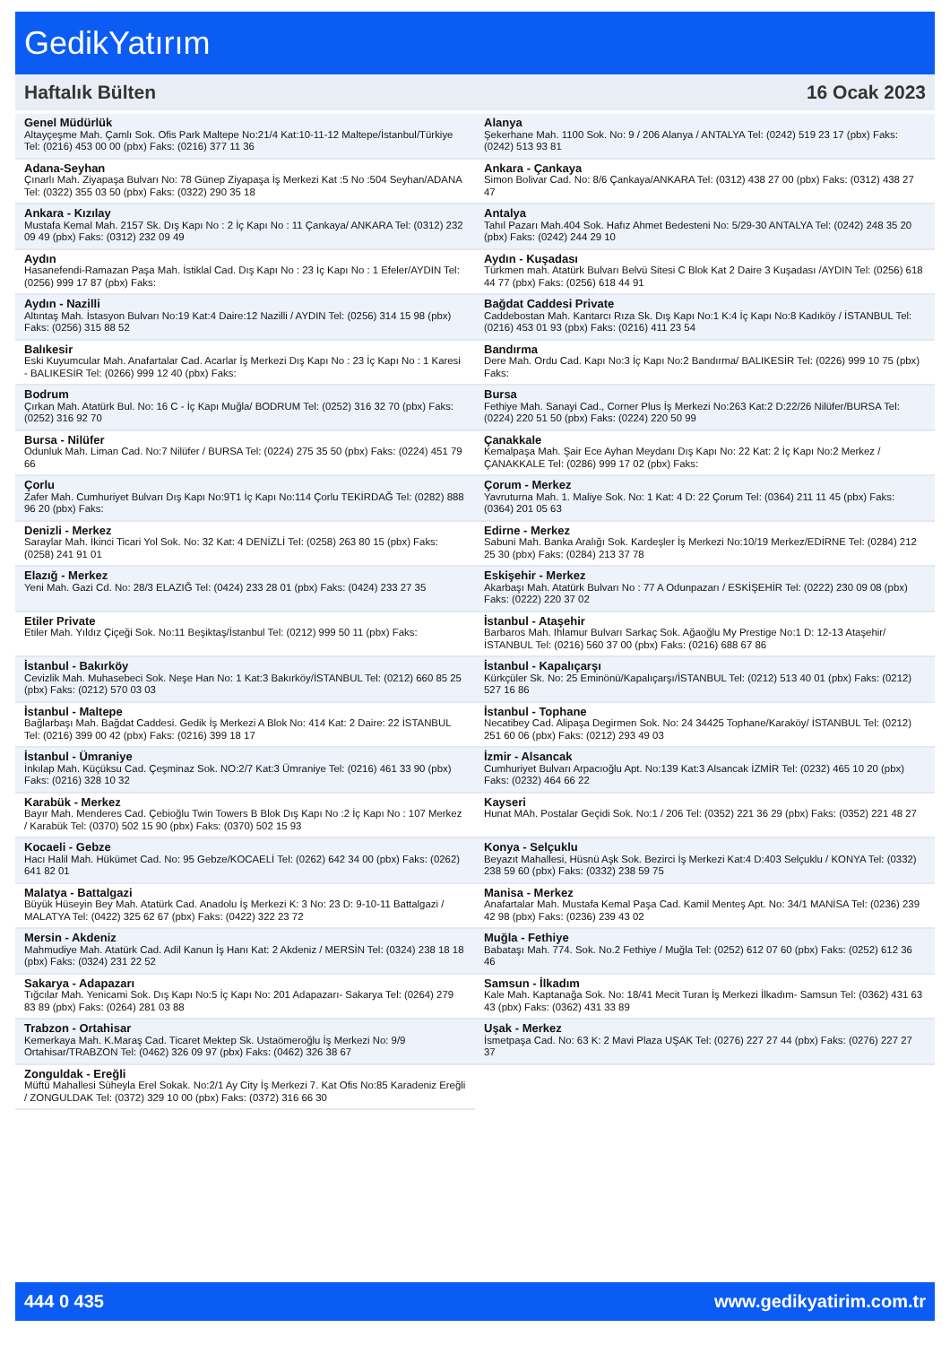GedikYatırım
Haftalık Bülten 16 Ocak 2023
| Genel Müdürlük Altayçeşme Mah. Çamlı Sok. Ofis Park Maltepe No:21/4 Kat:10-11-12 Maltepe/İstanbul/Türkiye Tel: (0216) 453 00 00 (pbx) Faks: (0216) 377 11 36 | Alanya Şekerhane Mah. 1100 Sok. No: 9 / 206 Alanya / ANTALYA Tel: (0242) 519 23 17 (pbx) Faks: (0242) 513 93 81 |
| Adana-Seyhan Çınarlı Mah. Ziyapaşa Bulvarı No: 78 Günep Ziyapaşa İş Merkezi Kat :5 No :504 Seyhan/ADANA Tel: (0322) 355 03 50 (pbx) Faks: (0322) 290 35 18 | Ankara - Çankaya Simon Bolivar Cad. No: 8/6 Çankaya/ANKARA Tel: (0312) 438 27 00 (pbx) Faks: (0312) 438 27 47 |
| Ankara - Kızılay Mustafa Kemal Mah. 2157 Sk. Dış Kapı No : 2 İç Kapı No : 11 Çankaya/ ANKARA Tel: (0312) 232 09 49 (pbx) Faks: (0312) 232 09 49 | Antalya Tahıl Pazarı Mah.404 Sok. Hafız Ahmet Bedesteni No: 5/29-30 ANTALYA Tel: (0242) 248 35 20 (pbx) Faks: (0242) 244 29 10 |
| Aydın Hasanefendi-Ramazan Paşa Mah. İstiklal Cad. Dış Kapı No : 23 İç Kapı No : 1 Efeler/AYDIN Tel: (0256) 999 17 87 (pbx) Faks: | Aydın - Kuşadası Türkmen mah. Atatürk Bulvarı Belvü Sitesi C Blok Kat 2 Daire 3 Kuşadası /AYDIN Tel: (0256) 618 44 77 (pbx) Faks: (0256) 618 44 91 |
| Aydın - Nazilli Altıntaş Mah. İstasyon Bulvarı No:19 Kat:4 Daire:12 Nazilli / AYDIN Tel: (0256) 314 15 98 (pbx) Faks: (0256) 315 88 52 | Bağdat Caddesi Private Caddebostan Mah. Kantarcı Rıza Sk. Dış Kapı No:1 K:4 İç Kapı No:8 Kadıköy / İSTANBUL Tel: (0216) 453 01 93 (pbx) Faks: (0216) 411 23 54 |
| Balıkesir Eski Kuyumcular Mah. Anafartalar Cad. Acarlar İş Merkezi Dış Kapı No : 23 İç Kapı No : 1 Karesi - BALIKESİR Tel: (0266) 999 12 40 (pbx) Faks: | Bandırma Dere Mah. Ordu Cad. Kapı No:3 İç Kapı No:2 Bandırma/ BALIKESİR Tel: (0226) 999 10 75 (pbx) Faks: |
| Bodrum Çırkan Mah. Atatürk Bul. No: 16 C - İç Kapı Muğla/ BODRUM Tel: (0252) 316 32 70 (pbx) Faks: (0252) 316 92 70 | Bursa Fethiye Mah. Sanayi Cad., Corner Plus İş Merkezi No:263 Kat:2 D:22/26 Nilüfer/BURSA Tel: (0224) 220 51 50 (pbx) Faks: (0224) 220 50 99 |
| Bursa - Nilüfer Odunluk Mah. Liman Cad. No:7 Nilüfer / BURSA Tel: (0224) 275 35 50 (pbx) Faks: (0224) 451 79 66 | Çanakkale Kemalpaşa Mah. Şair Ece Ayhan Meydanı Dış Kapı No: 22 Kat: 2 İç Kapı No:2 Merkez / ÇANAKKALE Tel: (0286) 999 17 02 (pbx) Faks: |
| Çorlu Zafer Mah. Cumhuriyet Bulvarı Dış Kapı No:9T1 İç Kapı No:114 Çorlu TEKİRDAĞ Tel: (0282) 888 96 20 (pbx) Faks: | Çorum - Merkez Yavruturna Mah. 1. Maliye Sok. No: 1 Kat: 4 D: 22 Çorum Tel: (0364) 211 11 45 (pbx) Faks: (0364) 201 05 63 |
| Denizli - Merkez Saraylar Mah. İkinci Ticari Yol Sok. No: 32 Kat: 4 DENİZLİ Tel: (0258) 263 80 15 (pbx) Faks: (0258) 241 91 01 | Edirne - Merkez Sabuni Mah. Banka Aralığı Sok. Kardeşler İş Merkezi No:10/19 Merkez/EDİRNE Tel: (0284) 212 25 30 (pbx) Faks: (0284) 213 37 78 |
| Elazığ - Merkez Yeni Mah. Gazi Cd. No: 28/3 ELAZIĞ Tel: (0424) 233 28 01 (pbx) Faks: (0424) 233 27 35 | Eskişehir - Merkez Akarbaşı Mah. Atatürk Bulvarı No : 77 A Odunpazarı / ESKİŞEHİR Tel: (0222) 230 09 08 (pbx) Faks: (0222) 220 37 02 |
| Etiler Private Etiler Mah. Yıldız Çiçeği Sok. No:11 Beşiktaş/İstanbul Tel: (0212) 999 50 11 (pbx) Faks: | İstanbul - Ataşehir Barbaros Mah. Ihlamur Bulvarı Sarkaç Sok. Ağaoğlu My Prestige No:1 D: 12-13 Ataşehir/İSTANBUL Tel: (0216) 560 37 00 (pbx) Faks: (0216) 688 67 86 |
| İstanbul - Bakırköy Cevizlik Mah. Muhasebeci Sok. Neşe Han No: 1 Kat:3 Bakırköy/İSTANBUL Tel: (0212) 660 85 25 (pbx) Faks: (0212) 570 03 03 | İstanbul - Kapalıçarşı Kürkçüler Sk. No: 25 Eminönü/Kapalıçarşı/İSTANBUL Tel: (0212) 513 40 01 (pbx) Faks: (0212) 527 16 86 |
| İstanbul - Maltepe Bağlarbaşı Mah. Bağdat Caddesi. Gedik İş Merkezi A Blok No: 414 Kat: 2 Daire: 22 İSTANBUL Tel: (0216) 399 00 42 (pbx) Faks: (0216) 399 18 17 | İstanbul - Tophane Necatibey Cad. Alipaşa Degirmen Sok. No: 24 34425 Tophane/Karaköy/ İSTANBUL Tel: (0212) 251 60 06 (pbx) Faks: (0212) 293 49 03 |
| İstanbul - Ümraniye İnkılap Mah. Küçüksu Cad. Çeşminaz Sok. NO:2/7 Kat:3 Ümraniye Tel: (0216) 461 33 90 (pbx) Faks: (0216) 328 10 32 | İzmir - Alsancak Cumhuriyet Bulvarı Arpacıoğlu Apt. No:139 Kat:3 Alsancak İZMİR Tel: (0232) 465 10 20 (pbx) Faks: (0232) 464 66 22 |
| Karabük - Merkez Bayır Mah. Menderes Cad. Çebioğlu Twin Towers B Blok Dış Kapı No :2 İç Kapı No : 107 Merkez / Karabük Tel: (0370) 502 15 90 (pbx) Faks: (0370) 502 15 93 | Kayseri Hunat MAh. Postalar Geçidi Sok. No:1 / 206 Tel: (0352) 221 36 29 (pbx) Faks: (0352) 221 48 27 |
| Kocaeli - Gebze Hacı Halil Mah. Hükümet Cad. No: 95 Gebze/KOCAELİ Tel: (0262) 642 34 00 (pbx) Faks: (0262) 641 82 01 | Konya - Selçuklu Beyazıt Mahallesi, Hüsnü Aşk Sok. Bezirci İş Merkezi Kat:4 D:403 Selçuklu / KONYA Tel: (0332) 238 59 60 (pbx) Faks: (0332) 238 59 75 |
| Malatya - Battalgazi Büyük Hüseyin Bey Mah. Atatürk Cad. Anadolu İş Merkezi K: 3 No: 23 D: 9-10-11 Battalgazi / MALATYA Tel: (0422) 325 62 67 (pbx) Faks: (0422) 322 23 72 | Manisa - Merkez Anafartalar Mah. Mustafa Kemal Paşa Cad. Kamil Menteş Apt. No: 34/1 MANİSA Tel: (0236) 239 42 98 (pbx) Faks: (0236) 239 43 02 |
| Mersin - Akdeniz Mahmudiye Mah. Atatürk Cad. Adil Kanun İş Hanı Kat: 2 Akdeniz / MERSİN Tel: (0324) 238 18 18 (pbx) Faks: (0324) 231 22 52 | Muğla - Fethiye Babataşı Mah. 774. Sok. No.2 Fethiye / Muğla Tel: (0252) 612 07 60 (pbx) Faks: (0252) 612 36 46 |
| Sakarya - Adapazarı Tığcılar Mah. Yenicami Sok. Dış Kapı No:5 İç Kapı No: 201 Adapazarı- Sakarya Tel: (0264) 279 83 89 (pbx) Faks: (0264) 281 03 88 | Samsun - İlkadım Kale Mah. Kaptanağa Sok. No: 18/41 Mecit Turan İş Merkezi İlkadım- Samsun Tel: (0362) 431 63 43 (pbx) Faks: (0362) 431 33 89 |
| Trabzon - Ortahisar Kemerkaya Mah. K.Maraş Cad. Ticaret Mektep Sk. Ustaömeroğlu İş Merkezi No: 9/9 Ortahisar/TRABZON Tel: (0462) 326 09 97 (pbx) Faks: (0462) 326 38 67 | Uşak - Merkez İsmetpaşa Cad. No: 63 K: 2 Mavi Plaza UŞAK Tel: (0276) 227 27 44 (pbx) Faks: (0276) 227 27 37 |
| Zonguldak - Ereğli Müftü Mahallesi Süheyla Erel Sokak. No:2/1 Ay City İş Merkezi 7. Kat Ofis No:85 Karadeniz Ereğli / ZONGULDAK Tel: (0372) 329 10 00 (pbx) Faks: (0372) 316 66 30 | |
444 0 435 www.gedikyatirim.com.tr